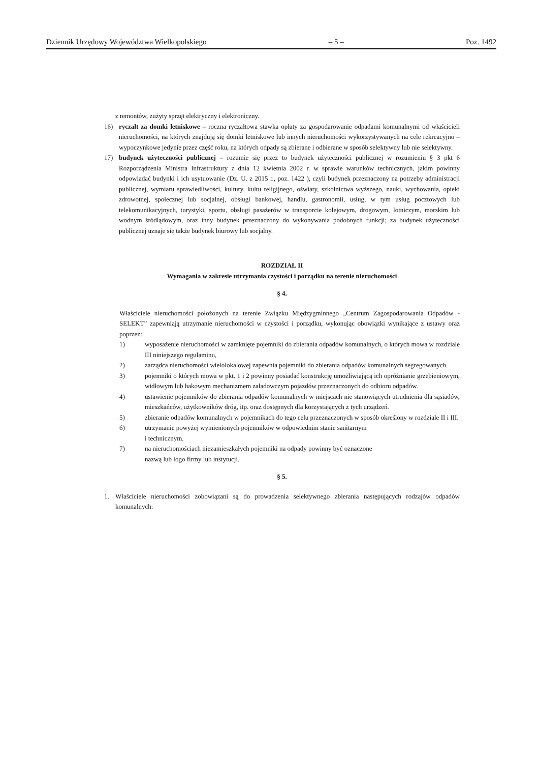Dziennik Urzędowy Województwa Wielkopolskiego – 5 – Poz. 1492
z remontów, zużyty sprzęt elektryczny i elektroniczny.
16) ryczałt za domki letniskowe – roczna ryczałtowa stawka opłaty za gospodarowanie odpadami komunalnymi od właścicieli nieruchomości, na których znajdują się domki letniskowe lub innych nieruchomości wykorzystywanych na cele rekreacyjno – wypoczynkowe jedynie przez część roku, na których odpady są zbierane i odbierane w sposób selektywny lub nie selektywny.
17) budynek użyteczności publicznej – rozumie się przez to budynek użyteczności publicznej w rozumieniu § 3 pkt 6 Rozporządzenia Ministra Infrastruktury z dnia 12 kwietnia 2002 r. w sprawie warunków technicznych, jakim powinny odpowiadać budynki i ich usytuowanie (Dz. U. z 2015 r., poz. 1422 ), czyli budynek przeznaczony na potrzeby administracji publicznej, wymiaru sprawiedliwości, kultury, kultu religijnego, oświaty, szkolnictwa wyższego, nauki, wychowania, opieki zdrowotnej, społecznej lub socjalnej, obsługi bankowej, handlu, gastronomii, usług, w tym usług pocztowych lub telekomunikacyjnych, turystyki, sportu, obsługi pasażerów w transporcie kolejowym, drogowym, lotniczym, morskim lub wodnym śródlądowym, oraz inny budynek przeznaczony do wykonywania podobnych funkcji; za budynek użyteczności publicznej uznaje się także budynek biurowy lub socjalny.
ROZDZIAŁ II
Wymagania w zakresie utrzymania czystości i porządku na terenie nieruchomości
§ 4.
Właściciele nieruchomości położonych na terenie Związku Międzygminnego „Centrum Zagospodarowania Odpadów - SELEKT” zapewniają utrzymanie nieruchomości w czystości i porządku, wykonując obowiązki wynikające z ustawy oraz poprzez:
1) wyposażenie nieruchomości w zamknięte pojemniki do zbierania odpadów komunalnych, o których mowa w rozdziale III niniejszego regulaminu,
2) zarządca nieruchomości wielolokalowej zapewnia pojemniki do zbierania odpadów komunalnych segregowanych.
3) pojemniki o których mowa w pkt. 1 i 2 powinny posiadać konstrukcję umożliwiającą ich opróżnianie grzebieniowym, widłowym lub hakowym mechanizmem załadowczym pojazdów przeznaczonych do odbioru odpadów.
4) ustawienie pojemników do zbierania odpadów komunalnych w miejscach nie stanowiących utrudnienia dla sąsiadów, mieszkańców, użytkowników dróg, itp. oraz dostępnych dla korzystających z tych urządzeń.
5) zbieranie odpadów komunalnych w pojemnikach do tego celu przeznaczonych w sposób określony w rozdziale II i III.
6) utrzymanie powyżej wymienionych pojemników w odpowiednim stanie sanitarnym
i technicznym.
7) na nieruchomościach niezamieszkałych pojemniki na odpady powinny być oznaczone
nazwą lub logo firmy lub instytucji.
§ 5.
1. Właściciele nieruchomości zobowiązani są do prowadzenia selektywnego zbierania następujących rodzajów odpadów komunalnych: